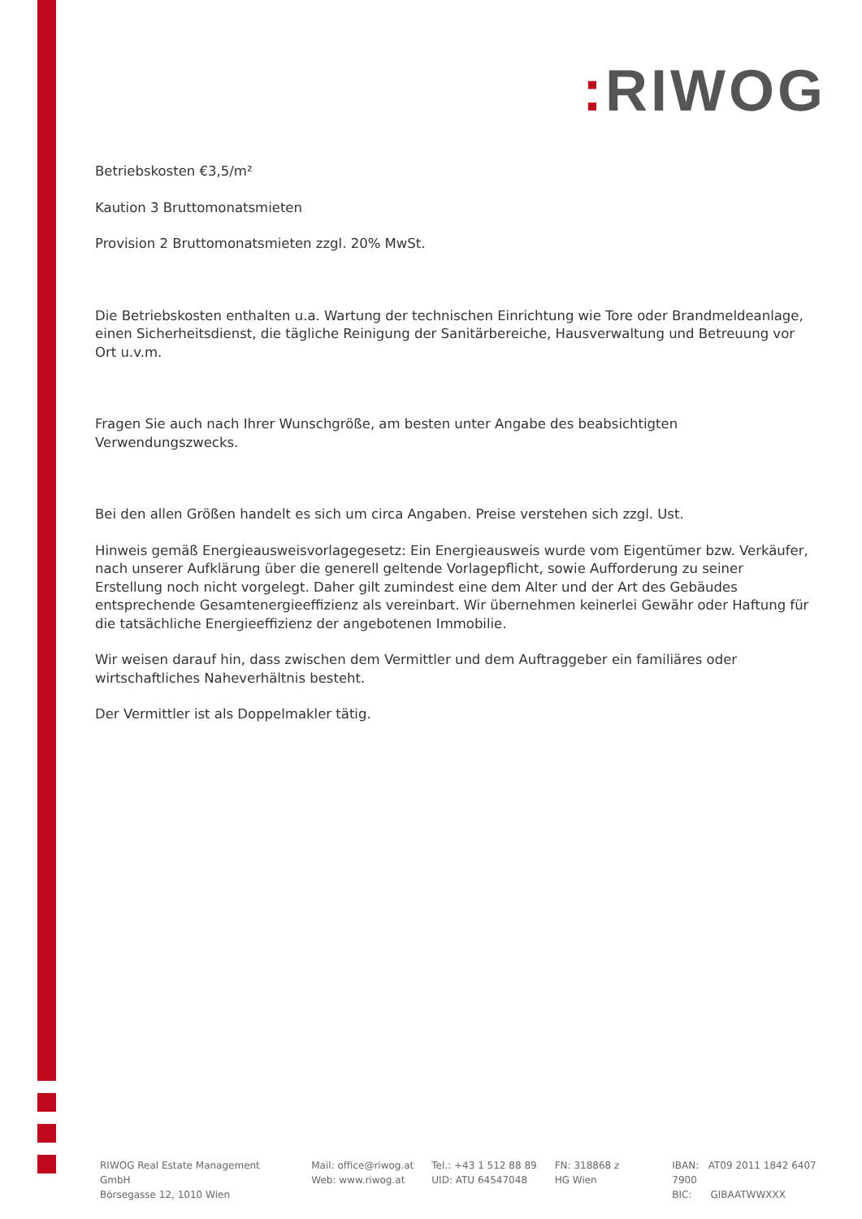: RIWOG
Betriebskosten €3,5/m²
Kaution 3 Bruttomonatsmieten
Provision 2 Bruttomonatsmieten zzgl. 20% MwSt.
Die Betriebskosten enthalten u.a. Wartung der technischen Einrichtung wie Tore oder Brandmeldeanlage, einen Sicherheitsdienst, die tägliche Reinigung der Sanitärbereiche, Hausverwaltung und Betreuung vor Ort u.v.m.
Fragen Sie auch nach Ihrer Wunschgröße, am besten unter Angabe des beabsichtigten Verwendungszwecks.
Bei den allen Größen handelt es sich um circa Angaben. Preise verstehen sich zzgl. Ust.
Hinweis gemäß Energieausweisvorlagegesetz: Ein Energieausweis wurde vom Eigentümer bzw. Verkäufer, nach unserer Aufklärung über die generell geltende Vorlagepflicht, sowie Aufforderung zu seiner Erstellung noch nicht vorgelegt. Daher gilt zumindest eine dem Alter und der Art des Gebäudes entsprechende Gesamtenergieeffizienz als vereinbart. Wir übernehmen keinerlei Gewähr oder Haftung für die tatsächliche Energieeffizienz der angebotenen Immobilie.
Wir weisen darauf hin, dass zwischen dem Vermittler und dem Auftraggeber ein familiäres oder wirtschaftliches Naheverhältnis besteht.
Der Vermittler ist als Doppelmakler tätig.
RIWOG Real Estate Management GmbH
Börsegasse 12, 1010 Wien
Mail: office@riwog.at
Web: www.riwog.at
Tel.: +43 1 512 88 89
UID: ATU 64547048
FN: 318868 z
HG Wien
IBAN: AT09 2011 1842 6407 7900
BIC: GIBAATWWXXX